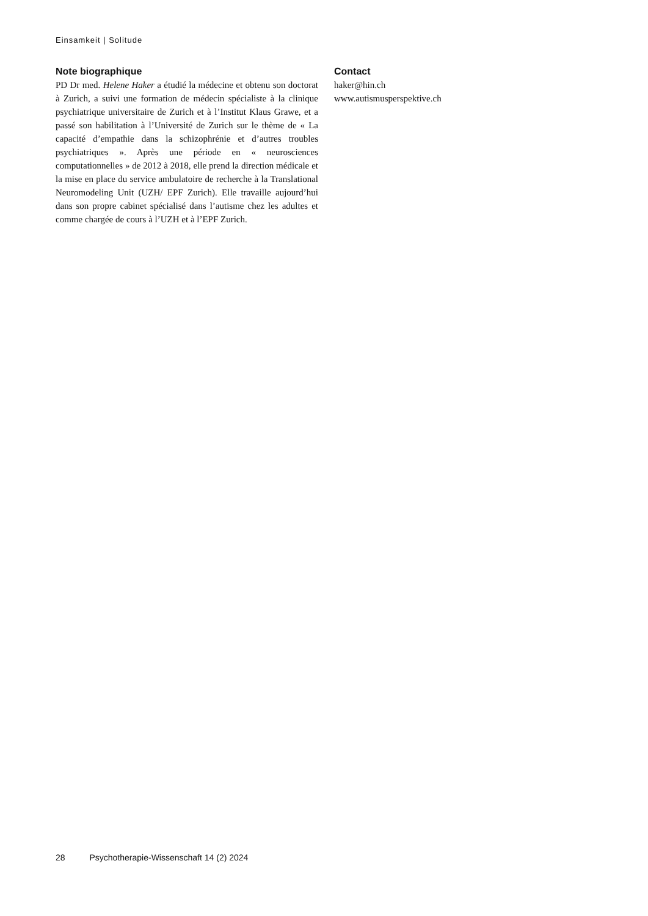Einsamkeit | Solitude
Note biographique
PD Dr med. Helene Haker a étudié la médecine et obtenu son doctorat à Zurich, a suivi une formation de médecin spécialiste à la clinique psychiatrique universitaire de Zurich et à l’Institut Klaus Grawe, et a passé son habilitation à l’Université de Zurich sur le thème de « La capacité d’empathie dans la schizophrénie et d’autres troubles psychiatriques ». Après une période en « neurosciences computationnelles » de 2012 à 2018, elle prend la direction médicale et la mise en place du service ambulatoire de recherche à la Translational Neuromodeling Unit (UZH/ EPF Zurich). Elle travaille aujourd’hui dans son propre cabinet spécialisé dans l’autisme chez les adultes et comme chargée de cours à l’UZH et à l’EPF Zurich.
Contact
haker@hin.ch
www.autismusperspektive.ch
28 Psychotherapie-Wissenschaft 14 (2) 2024